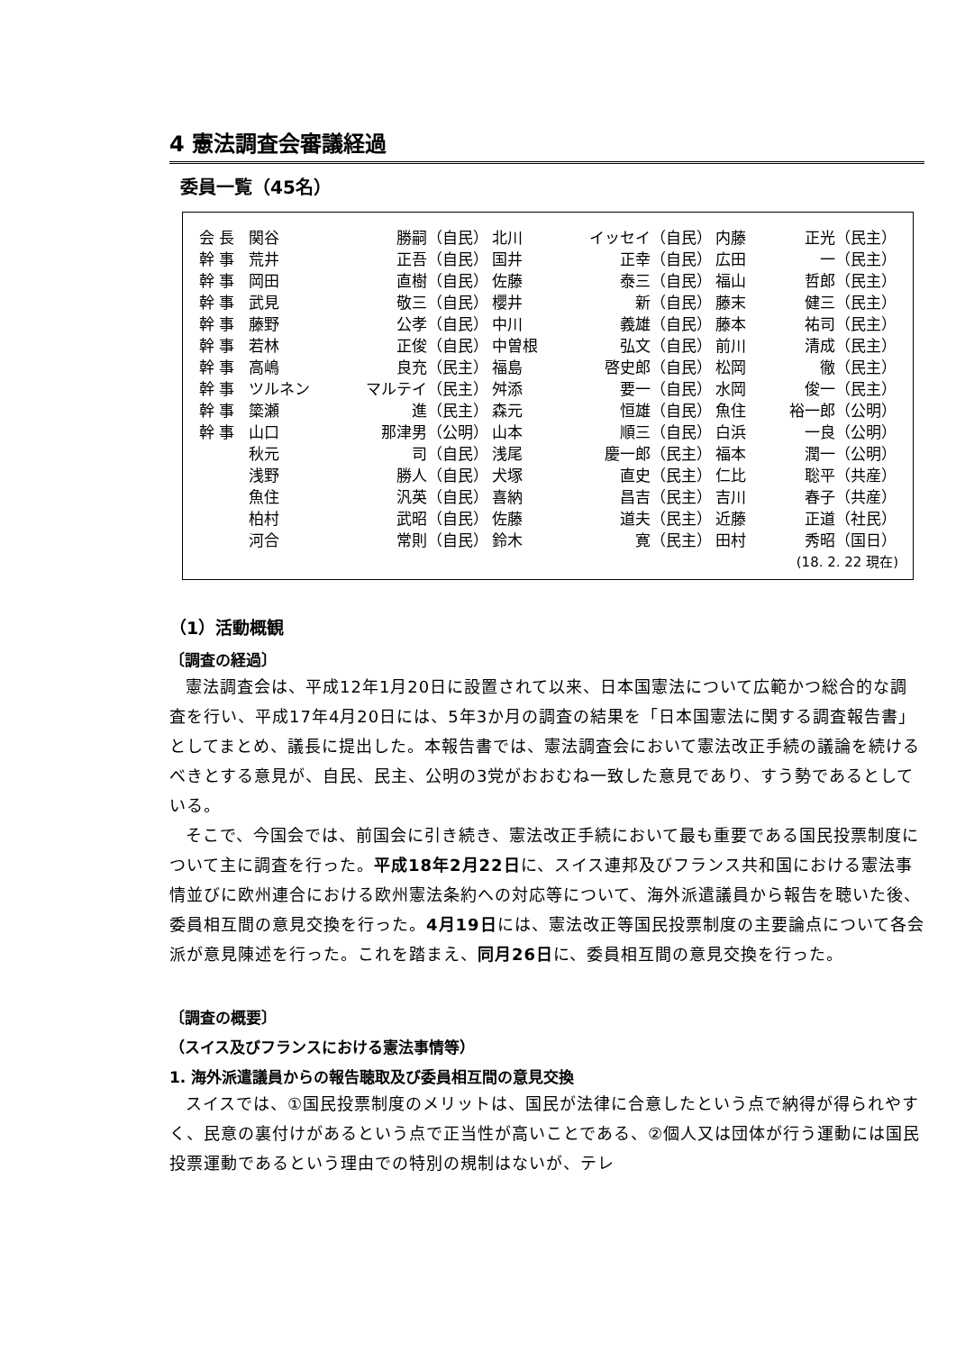4 憲法調査会審議経過
委員一覧（45名）
| 会 長 | 関谷 | 勝嗣（自民） | 北川 | イッセイ（自民） | 内藤 | 正光（民主） |
| 幹 事 | 荒井 | 正吾（自民） | 国井 | 正幸（自民） | 広田 | 一（民主） |
| 幹 事 | 岡田 | 直樹（自民） | 佐藤 | 泰三（自民） | 福山 | 哲郎（民主） |
| 幹 事 | 武見 | 敬三（自民） | 櫻井 | 新（自民） | 藤末 | 健三（民主） |
| 幹 事 | 藤野 | 公孝（自民） | 中川 | 義雄（自民） | 藤本 | 祐司（民主） |
| 幹 事 | 若林 | 正俊（自民） | 中曽根 | 弘文（自民） | 前川 | 清成（民主） |
| 幹 事 | 高嶋 | 良充（民主） | 福島 | 啓史郎（自民） | 松岡 | 徹（民主） |
| 幹 事 | ツルネン | マルテイ（民主） | 舛添 | 要一（自民） | 水岡 | 俊一（民主） |
| 幹 事 | 簗瀬 | 進（民主） | 森元 | 恒雄（自民） | 魚住 | 裕一郎（公明） |
| 幹 事 | 山口 | 那津男（公明） | 山本 | 順三（自民） | 白浜 | 一良（公明） |
| | 秋元 | 司（自民） | 浅尾 | 慶一郎（民主） | 福本 | 潤一（公明） |
| | 浅野 | 勝人（自民） | 犬塚 | 直史（民主） | 仁比 | 聡平（共産） |
| | 魚住 | 汎英（自民） | 喜納 | 昌吉（民主） | 吉川 | 春子（共産） |
| | 柏村 | 武昭（自民） | 佐藤 | 道夫（民主） | 近藤 | 正道（社民） |
| | 河合 | 常則（自民） | 鈴木 | 寛（民主） | 田村 | 秀昭（国日） |
(18. 2. 22 現在)
（1）活動概観
〔調査の経過〕
憲法調査会は、平成12年1月20日に設置されて以来、日本国憲法について広範かつ総合的な調査を行い、平成17年4月20日には、5年3か月の調査の結果を「日本国憲法に関する調査報告書」としてまとめ、議長に提出した。本報告書では、憲法調査会において憲法改正手続の議論を続けるべきとする意見が、自民、民主、公明の3党がおおむね一致した意見であり、すう勢であるとしている。
そこで、今国会では、前国会に引き続き、憲法改正手続において最も重要である国民投票制度について主に調査を行った。平成18年2月22日に、スイス連邦及びフランス共和国における憲法事情並びに欧州連合における欧州憲法条約への対応等について、海外派遣議員から報告を聴いた後、委員相互間の意見交換を行った。4月19日には、憲法改正等国民投票制度の主要論点について各会派が意見陳述を行った。これを踏まえ、同月26日に、委員相互間の意見交換を行った。
〔調査の概要〕
（スイス及びフランスにおける憲法事情等）
1. 海外派遣議員からの報告聴取及び委員相互間の意見交換
スイスでは、①国民投票制度のメリットは、国民が法律に合意したという点で納得が得られやすく、民意の裏付けがあるという点で正当性が高いことである、②個人又は団体が行う運動には国民投票運動であるという理由での特別の規制はないが、テレ